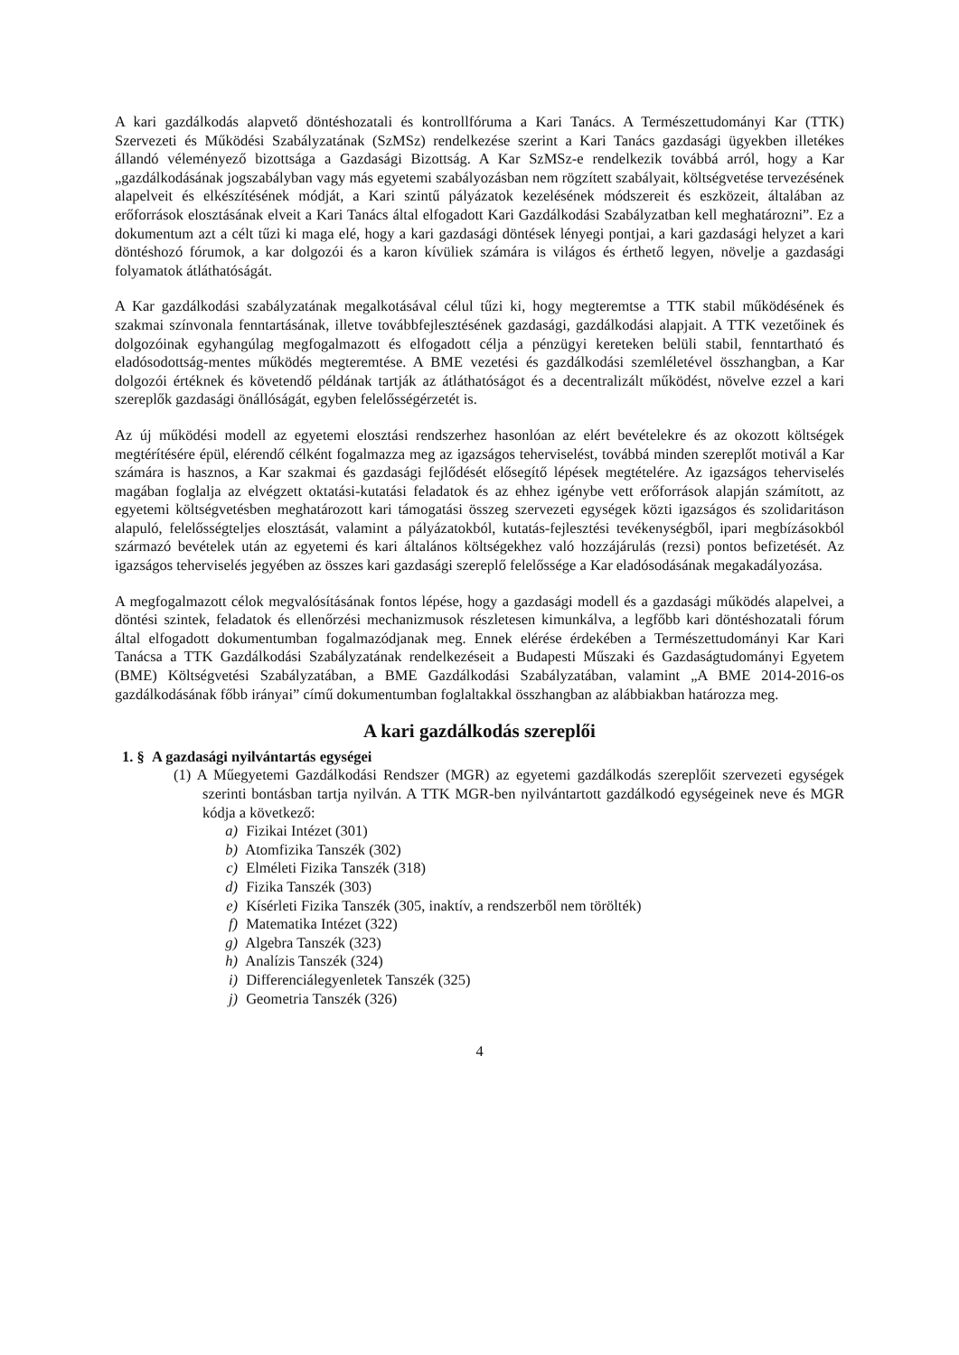A kari gazdálkodás alapvető döntéshozatali és kontrollfóruma a Kari Tanács. A Természettudományi Kar (TTK) Szervezeti és Működési Szabályzatának (SzMSz) rendelkezése szerint a Kari Tanács gazdasági ügyekben illetékes állandó véleményező bizottsága a Gazdasági Bizottság. A Kar SzMSz-e rendelkezik továbbá arról, hogy a Kar „gazdálkodásának jogszabályban vagy más egyetemi szabályozásban nem rögzített szabályait, költségvetése tervezésének alapelveit és elkészítésének módját, a Kari szintű pályázatok kezelésének módszereit és eszközeit, általában az erőforrások elosztásának elveit a Kari Tanács által elfogadott Kari Gazdálkodási Szabályzatban kell meghatározni”. Ez a dokumentum azt a célt tűzi ki maga elé, hogy a kari gazdasági döntések lényegi pontjai, a kari gazdasági helyzet a kari döntéshozó fórumok, a kar dolgozói és a karon kívüliek számára is világos és érthető legyen, növelje a gazdasági folyamatok átláthatóságát.
A Kar gazdálkodási szabályzatának megalkotásával célul tűzi ki, hogy megteremtse a TTK stabil működésének és szakmai színvonala fenntartásának, illetve továbbfejlesztésének gazdasági, gazdálkodási alapjait. A TTK vezetőinek és dolgozóinak egyhangúlag megfogalmazott és elfogadott célja a pénzügyi kereteken belüli stabil, fenntartható és eladósodottság-mentes működés megteremtése. A BME vezetési és gazdálkodási szemléletével összhangban, a Kar dolgozói értéknek és követendő példának tartják az átláthatóságot és a decentralizált működést, növelve ezzel a kari szereplők gazdasági önállóságát, egyben felelősségérzetét is.
Az új működési modell az egyetemi elosztási rendszerhez hasonlóan az elért bevételekre és az okozott költségek megtérítésére épül, elérendő célként fogalmazza meg az igazságos teherviselést, továbbá minden szereplőt motivál a Kar számára is hasznos, a Kar szakmai és gazdasági fejlődését elősegítő lépések megtételére. Az igazságos teherviselés magában foglalja az elvégzett oktatási-kutatási feladatok és az ehhez igénybe vett erőforrások alapján számított, az egyetemi költségvetésben meghatározott kari támogatási összeg szervezeti egységek közti igazságos és szolidaritáson alapuló, felelősségteljes elosztását, valamint a pályázatokból, kutatás-fejlesztési tevékenységből, ipari megbízásokból származó bevételek után az egyetemi és kari általános költségekhez való hozzájárulás (rezsi) pontos befizetését. Az igazságos teherviselés jegyében az összes kari gazdasági szereplő felelőssége a Kar eladósodásának megakadályozása.
A megfogalmazott célok megvalósításának fontos lépése, hogy a gazdasági modell és a gazdasági működés alapelvei, a döntési szintek, feladatok és ellenőrzési mechanizmusok részletesen kimunkálva, a legfőbb kari döntéshozatali fórum által elfogadott dokumentumban fogalmazódjanak meg. Ennek elérése érdekében a Természettudományi Kar Kari Tanácsa a TTK Gazdálkodási Szabályzatának rendelkezéseit a Budapesti Műszaki és Gazdaságtudományi Egyetem (BME) Költségvetési Szabályzatában, a BME Gazdálkodási Szabályzatában, valamint „A BME 2014-2016-os gazdálkodásának főbb irányai” című dokumentumban foglaltakkal összhangban az alábbiakban határozza meg.
A kari gazdálkodás szereplői
1. § A gazdasági nyilvántartás egységei
(1) A Műegyetemi Gazdálkodási Rendszer (MGR) az egyetemi gazdálkodás szereplőit szervezeti egységek szerinti bontásban tartja nyilván. A TTK MGR-ben nyilvántartott gazdálkodó egységeinek neve és MGR kódja a következő:
a) Fizikai Intézet (301)
b) Atomfizika Tanszék (302)
c) Elméleti Fizika Tanszék (318)
d) Fizika Tanszék (303)
e) Kísérleti Fizika Tanszék (305, inaktív, a rendszerből nem törölték)
f) Matematika Intézet (322)
g) Algebra Tanszék (323)
h) Analízis Tanszék (324)
i) Differenciálegyenletek Tanszék (325)
j) Geometria Tanszék (326)
4